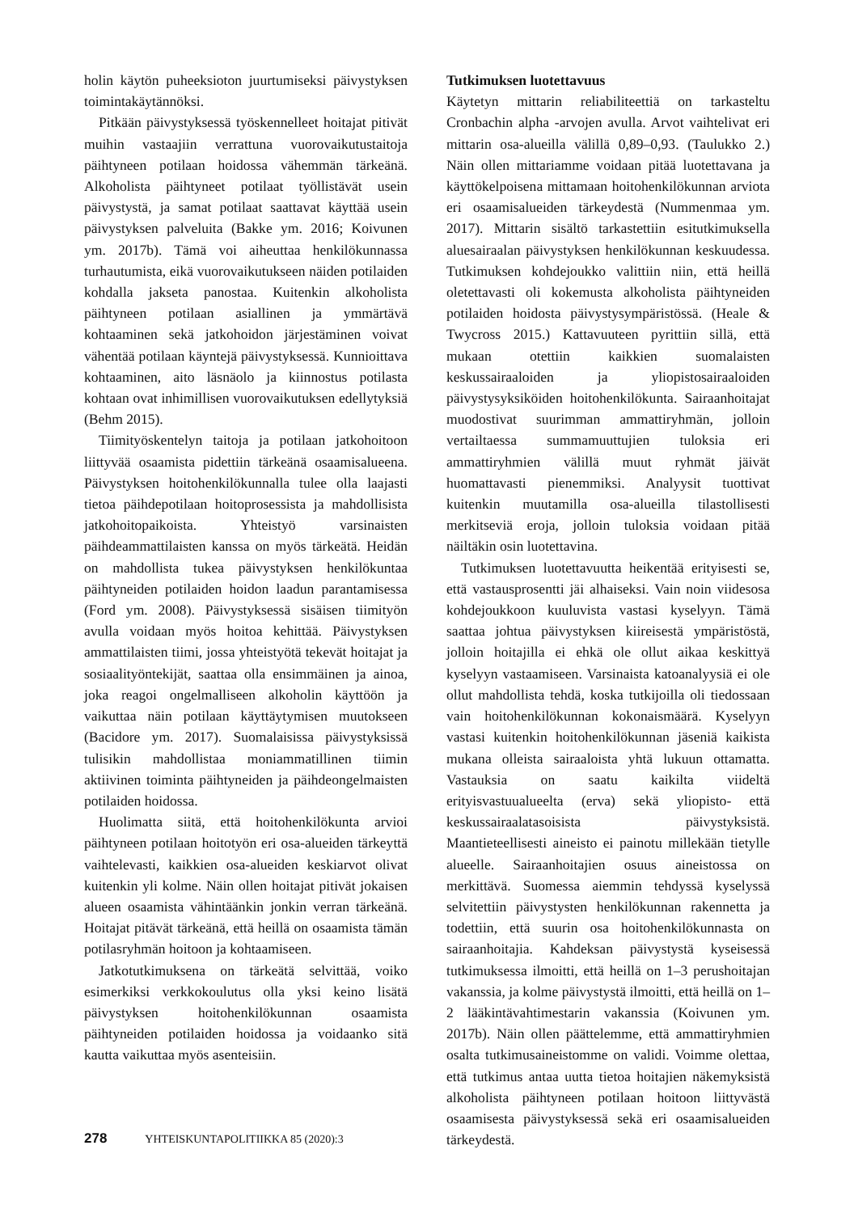holin käytön puheeksioton juurtumiseksi päivystyksen toimintakäytännöksi.
Pitkään päivystyksessä työskennelleet hoitajat pitivät muihin vastaajiin verrattuna vuorovaikutustaitoja päihtyneen potilaan hoidossa vähemmän tärkeänä. Alkoholista päihtyneet potilaat työllistävät usein päivystystä, ja samat potilaat saattavat käyttää usein päivystyksen palveluita (Bakke ym. 2016; Koivunen ym. 2017b). Tämä voi aiheuttaa henkilökunnassa turhautumista, eikä vuorovaikutukseen näiden potilaiden kohdalla jakseta panostaa. Kuitenkin alkoholista päihtyneen potilaan asiallinen ja ymmärtävä kohtaaminen sekä jatkohoidon järjestäminen voivat vähentää potilaan käyntejä päivystyksessä. Kunnioittava kohtaaminen, aito läsnäolo ja kiinnostus potilasta kohtaan ovat inhimillisen vuorovaikutuksen edellytyksiä (Behm 2015).
Tiimityöskentelyn taitoja ja potilaan jatkohoitoon liittyvää osaamista pidettiin tärkeänä osaamisalueena. Päivystyksen hoitohenkilökunnalla tulee olla laajasti tietoa päihdepotilaan hoitoprosessista ja mahdollisista jatkohoitopaikoista. Yhteistyö varsinaisten päihdeammattilaisten kanssa on myös tärkeätä. Heidän on mahdollista tukea päivystyksen henkilökuntaa päihtyneiden potilaiden hoidon laadun parantamisessa (Ford ym. 2008). Päivystyksessä sisäisen tiimityön avulla voidaan myös hoitoa kehittää. Päivystyksen ammattilaisten tiimi, jossa yhteistyötä tekevät hoitajat ja sosiaalityöntekijät, saattaa olla ensimmäinen ja ainoa, joka reagoi ongelmalliseen alkoholin käyttöön ja vaikuttaa näin potilaan käyttäytymisen muutokseen (Bacidore ym. 2017). Suomalaisissa päivystyksissä tulisikin mahdollistaa moniammatillinen tiimin aktiivinen toiminta päihtyneiden ja päihdeongelmaisten potilaiden hoidossa.
Huolimatta siitä, että hoitohenkilökunta arvioi päihtyneen potilaan hoitotyön eri osa-alueiden tärkeyttä vaihtelevasti, kaikkien osa-alueiden keskiarvot olivat kuitenkin yli kolme. Näin ollen hoitajat pitivät jokaisen alueen osaamista vähintäänkin jonkin verran tärkeänä. Hoitajat pitävät tärkeänä, että heillä on osaamista tämän potilasryhmän hoitoon ja kohtaamiseen.
Jatkotutkimuksena on tärkeätä selvittää, voiko esimerkiksi verkkokoulutus olla yksi keino lisätä päivystyksen hoitohenkilökunnan osaamista päihtyneiden potilaiden hoidossa ja voidaanko sitä kautta vaikuttaa myös asenteisiin.
Tutkimuksen luotettavuus
Käytetyn mittarin reliabiliteettiä on tarkasteltu Cronbachin alpha -arvojen avulla. Arvot vaihtelivat eri mittarin osa-alueilla välillä 0,89–0,93. (Taulukko 2.) Näin ollen mittariamme voidaan pitää luotettavana ja käyttökelpoisena mittamaan hoitohenkilökunnan arviota eri osaamisalueiden tärkeydestä (Nummenmaa ym. 2017). Mittarin sisältö tarkastettiin esitutkimuksella aluesairaalan päivystyksen henkilökunnan keskuudessa. Tutkimuksen kohdejoukko valittiin niin, että heillä oletettavasti oli kokemusta alkoholista päihtyneiden potilaiden hoidosta päivystysympäristössä. (Heale & Twycross 2015.) Kattavuuteen pyrittiin sillä, että mukaan otettiin kaikkien suomalaisten keskussairaaloiden ja yliopistosairaaloiden päivystysyksiköiden hoitohenkilökunta. Sairaanhoitajat muodostivat suurimman ammattiryhmän, jolloin vertailtaessa summamuuttujien tuloksia eri ammattiryhmien välillä muut ryhmät jäivät huomattavasti pienemmiksi. Analyysit tuottivat kuitenkin muutamilla osa-alueilla tilastollisesti merkitseviä eroja, jolloin tuloksia voidaan pitää näiltäkin osin luotettavina.
Tutkimuksen luotettavuutta heikentää erityisesti se, että vastausprosentti jäi alhaiseksi. Vain noin viidesosa kohdejoukkoon kuuluvista vastasi kyselyyn. Tämä saattaa johtua päivystyksen kiireisestä ympäristöstä, jolloin hoitajilla ei ehkä ole ollut aikaa keskittyä kyselyyn vastaamiseen. Varsinaista katoanalyysiä ei ole ollut mahdollista tehdä, koska tutkijoilla oli tiedossaan vain hoitohenkilökunnan kokonaismäärä. Kyselyyn vastasi kuitenkin hoitohenkilökunnan jäseniä kaikista mukana olleista sairaaloista yhtä lukuun ottamatta. Vastauksia on saatu kaikilta viideltä erityisvastuualueelta (erva) sekä yliopisto- että keskussairaalatasoisista päivystyksistä. Maantieteellisesti aineisto ei painotu millekään tietylle alueelle. Sairaanhoitajien osuus aineistossa on merkittävä. Suomessa aiemmin tehdyssä kyselyssä selvitettiin päivystysten henkilökunnan rakennetta ja todettiin, että suurin osa hoitohenkilökunnasta on sairaanhoitajia. Kahdeksan päivystystä kyseisessä tutkimuksessa ilmoitti, että heillä on 1–3 perushoitajan vakanssia, ja kolme päivystystä ilmoitti, että heillä on 1–2 lääkintävahtimestarin vakanssia (Koivunen ym. 2017b). Näin ollen päättelemme, että ammattiryhmien osalta tutkimusaineistomme on validi. Voimme olettaa, että tutkimus antaa uutta tietoa hoitajien näkemyksistä alkoholista päihtyneen potilaan hoitoon liittyvästä osaamisesta päivystyksessä sekä eri osaamisalueiden tärkeydestä.
278 YHTEISKUNTAPOLITIIKKA 85 (2020):3